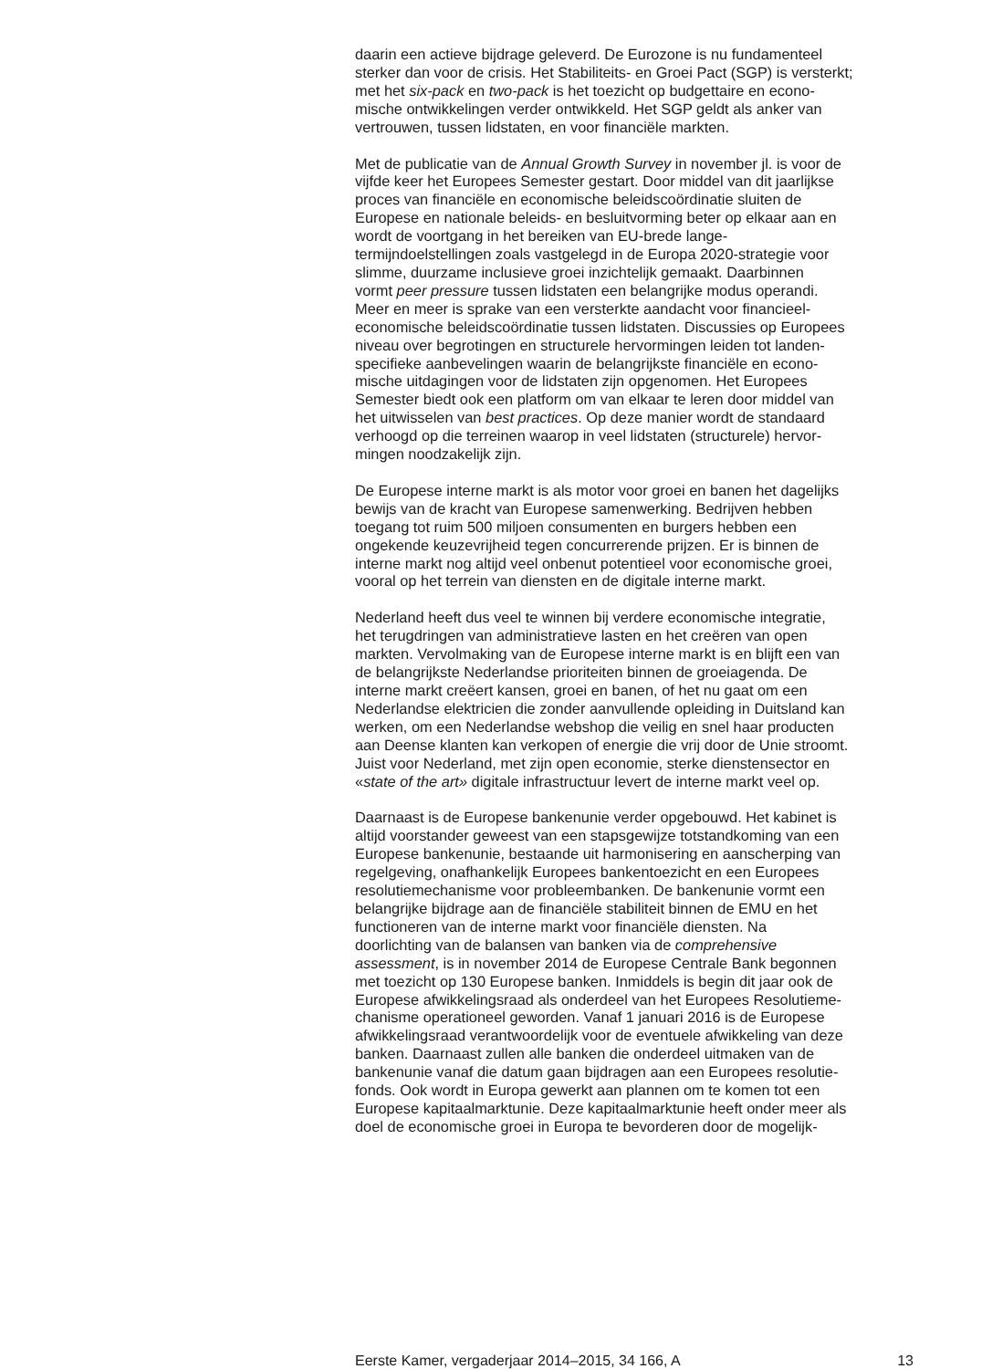daarin een actieve bijdrage geleverd. De Eurozone is nu fundamenteel sterker dan voor de crisis. Het Stabiliteits- en Groei Pact (SGP) is versterkt; met het six-pack en two-pack is het toezicht op budgettaire en econo- mische ontwikkelingen verder ontwikkeld. Het SGP geldt als anker van vertrouwen, tussen lidstaten, en voor financiële markten.
Met de publicatie van de Annual Growth Survey in november jl. is voor de vijfde keer het Europees Semester gestart. Door middel van dit jaarlijkse proces van financiële en economische beleidscoördinatie sluiten de Europese en nationale beleids- en besluitvorming beter op elkaar aan en wordt de voortgang in het bereiken van EU-brede lange- termijndoelstellingen zoals vastgelegd in de Europa 2020-strategie voor slimme, duurzame inclusieve groei inzichtelijk gemaakt. Daarbinnen vormt peer pressure tussen lidstaten een belangrijke modus operandi. Meer en meer is sprake van een versterkte aandacht voor financieel- economische beleidscoördinatie tussen lidstaten. Discussies op Europees niveau over begrotingen en structurele hervormingen leiden tot landen- specifieke aanbevelingen waarin de belangrijkste financiële en econo- mische uitdagingen voor de lidstaten zijn opgenomen. Het Europees Semester biedt ook een platform om van elkaar te leren door middel van het uitwisselen van best practices. Op deze manier wordt de standaard verhoogd op die terreinen waarop in veel lidstaten (structurele) hervor- mingen noodzakelijk zijn.
De Europese interne markt is als motor voor groei en banen het dagelijks bewijs van de kracht van Europese samenwerking. Bedrijven hebben toegang tot ruim 500 miljoen consumenten en burgers hebben een ongekende keuzevrijheid tegen concurrerende prijzen. Er is binnen de interne markt nog altijd veel onbenut potentieel voor economische groei, vooral op het terrein van diensten en de digitale interne markt.
Nederland heeft dus veel te winnen bij verdere economische integratie, het terugdringen van administratieve lasten en het creëren van open markten. Vervolmaking van de Europese interne markt is en blijft een van de belangrijkste Nederlandse prioriteiten binnen de groeiagenda. De interne markt creëert kansen, groei en banen, of het nu gaat om een Nederlandse elektricien die zonder aanvullende opleiding in Duitsland kan werken, om een Nederlandse webshop die veilig en snel haar producten aan Deense klanten kan verkopen of energie die vrij door de Unie stroomt. Juist voor Nederland, met zijn open economie, sterke dienstensector en «state of the art» digitale infrastructuur levert de interne markt veel op.
Daarnaast is de Europese bankenunie verder opgebouwd. Het kabinet is altijd voorstander geweest van een stapsgewijze totstandkoming van een Europese bankenunie, bestaande uit harmonisering en aanscherping van regelgeving, onafhankelijk Europees bankentoezicht en een Europees resolutiemechanisme voor probleembanken. De bankenunie vormt een belangrijke bijdrage aan de financiële stabiliteit binnen de EMU en het functioneren van de interne markt voor financiële diensten. Na doorlichting van de balansen van banken via de comprehensive assessment, is in november 2014 de Europese Centrale Bank begonnen met toezicht op 130 Europese banken. Inmiddels is begin dit jaar ook de Europese afwikkelingsraad als onderdeel van het Europees Resolutieme- chanisme operationeel geworden. Vanaf 1 januari 2016 is de Europese afwikkelingsraad verantwoordelijk voor de eventuele afwikkeling van deze banken. Daarnaast zullen alle banken die onderdeel uitmaken van de bankenunie vanaf die datum gaan bijdragen aan een Europees resolutie- fonds. Ook wordt in Europa gewerkt aan plannen om te komen tot een Europese kapitaalmarktunie. Deze kapitaalmarktunie heeft onder meer als doel de economische groei in Europa te bevorderen door de mogelijk-
Eerste Kamer, vergaderjaar 2014–2015, 34 166, A 13